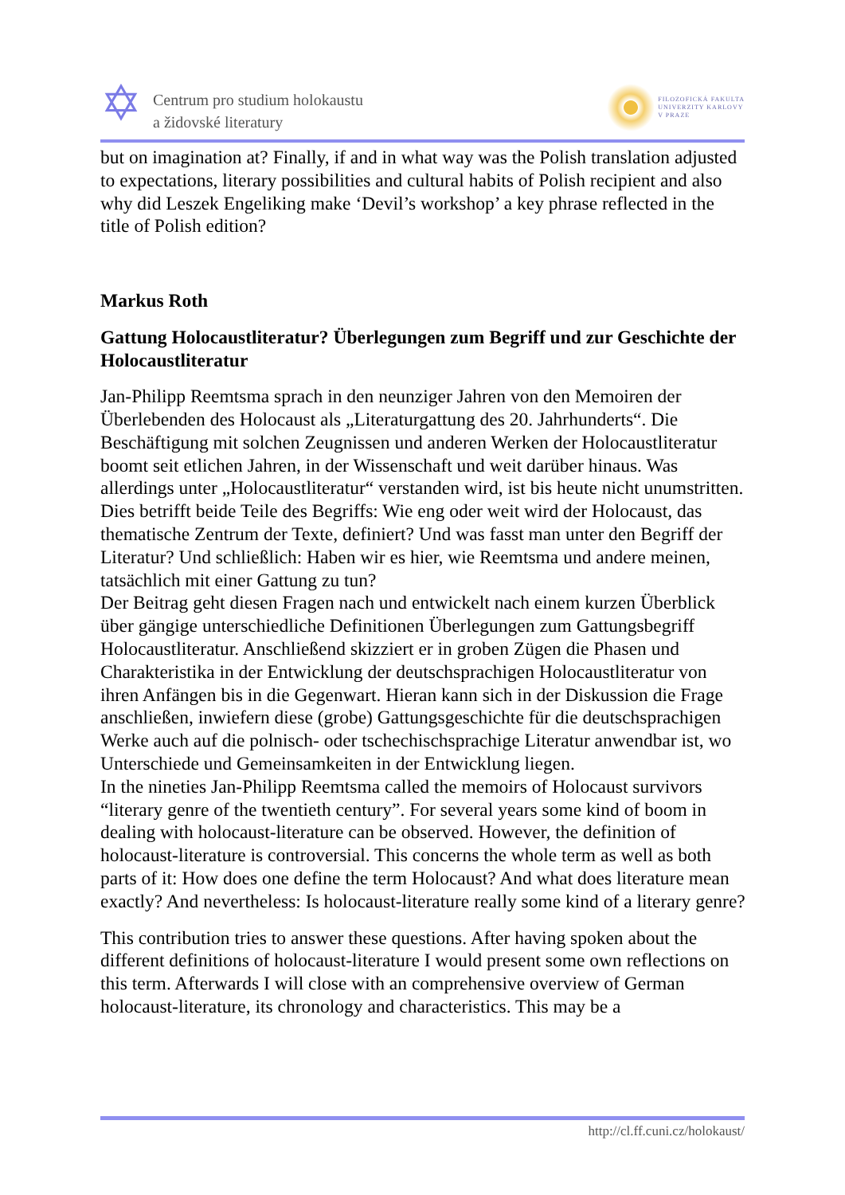✡
Centrum pro studium holokaustu
a židovské literatury
FILOZOFICKÁ FAKULTA
UNIVERZITY KARLOVY
V PRAZE
but on imagination at? Finally, if and in what way was the Polish translation adjusted to expectations, literary possibilities and cultural habits of Polish recipient and also why did Leszek Engeliking make ‘Devil’s workshop’ a key phrase reflected in the title of Polish edition?
Markus Roth
Gattung Holocaustliteratur? Überlegungen zum Begriff und zur Geschichte der Holocaustliteratur
Jan-Philipp Reemtsma sprach in den neunziger Jahren von den Memoiren der Überlebenden des Holocaust als „Literaturgattung des 20. Jahrhunderts“. Die Beschäftigung mit solchen Zeugnissen und anderen Werken der Holocaustliteratur boomt seit etlichen Jahren, in der Wissenschaft und weit darüber hinaus. Was allerdings unter „Holocaustliteratur“ verstanden wird, ist bis heute nicht unumstritten. Dies betrifft beide Teile des Begriffs: Wie eng oder weit wird der Holocaust, das thematische Zentrum der Texte, definiert? Und was fasst man unter den Begriff der Literatur? Und schließlich: Haben wir es hier, wie Reemtsma und andere meinen, tatsächlich mit einer Gattung zu tun?
Der Beitrag geht diesen Fragen nach und entwickelt nach einem kurzen Überblick über gängige unterschiedliche Definitionen Überlegungen zum Gattungsbegriff Holocaustliteratur. Anschließend skizziert er in groben Zügen die Phasen und Charakteristika in der Entwicklung der deutschsprachigen Holocaustliteratur von ihren Anfängen bis in die Gegenwart. Hieran kann sich in der Diskussion die Frage anschließen, inwiefern diese (grobe) Gattungsgeschichte für die deutschsprachigen Werke auch auf die polnisch- oder tschechischsprachige Literatur anwendbar ist, wo Unterschiede und Gemeinsamkeiten in der Entwicklung liegen.
In the nineties Jan-Philipp Reemtsma called the memoirs of Holocaust survivors “literary genre of the twentieth century”. For several years some kind of boom in dealing with holocaust-literature can be observed. However, the definition of holocaust-literature is controversial. This concerns the whole term as well as both parts of it: How does one define the term Holocaust? And what does literature mean exactly? And nevertheless: Is holocaust-literature really some kind of a literary genre?
This contribution tries to answer these questions. After having spoken about the different definitions of holocaust-literature I would present some own reflections on this term. Afterwards I will close with an comprehensive overview of German holocaust-literature, its chronology and characteristics. This may be a
http://cl.ff.cuni.cz/holokaust/